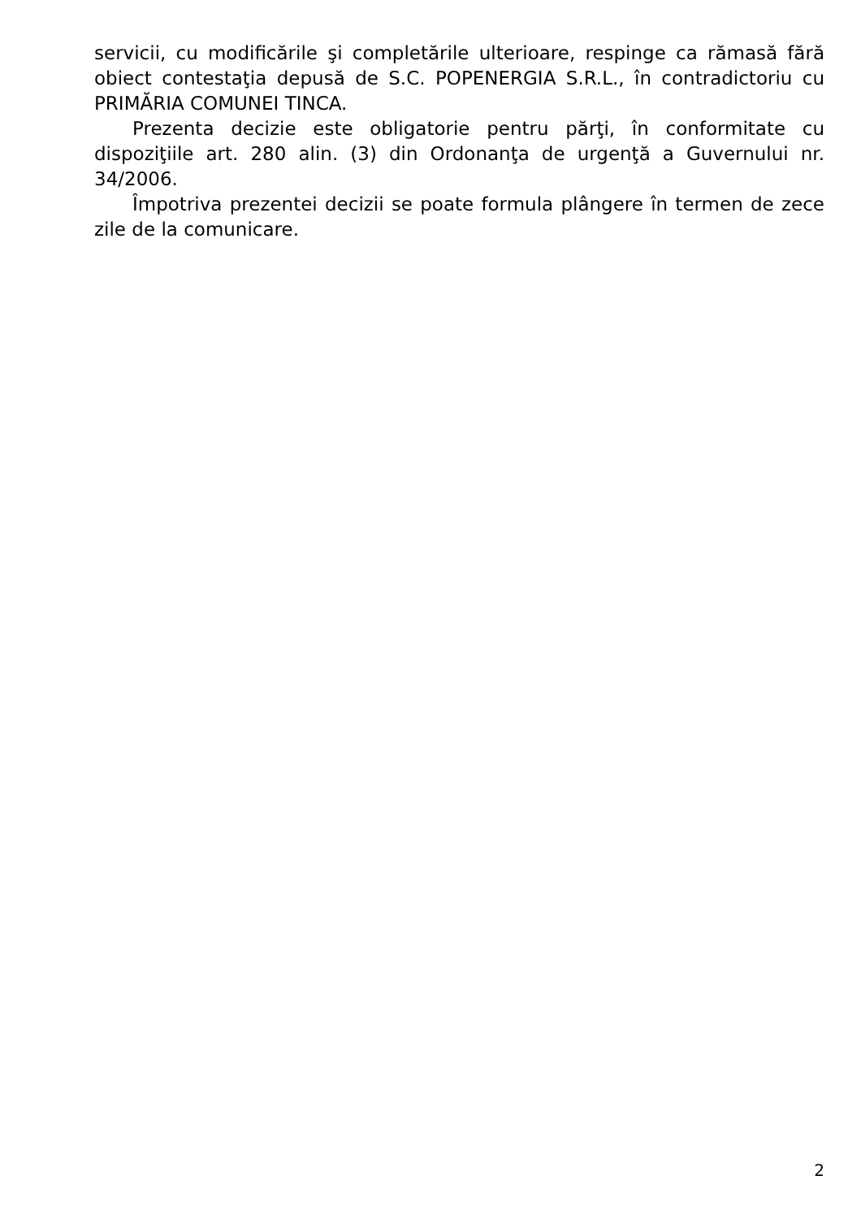servicii, cu modificările şi completările ulterioare, respinge ca rămasă fără obiect contestaţia depusă de S.C. POPENERGIA S.R.L., în contradictoriu cu PRIMĂRIA COMUNEI TINCA.
Prezenta decizie este obligatorie pentru părţi, în conformitate cu dispoziţiile art. 280 alin. (3) din Ordonanţa de urgenţă a Guvernului nr. 34/2006.
Împotriva prezentei decizii se poate formula plângere în termen de zece zile de la comunicare.
2